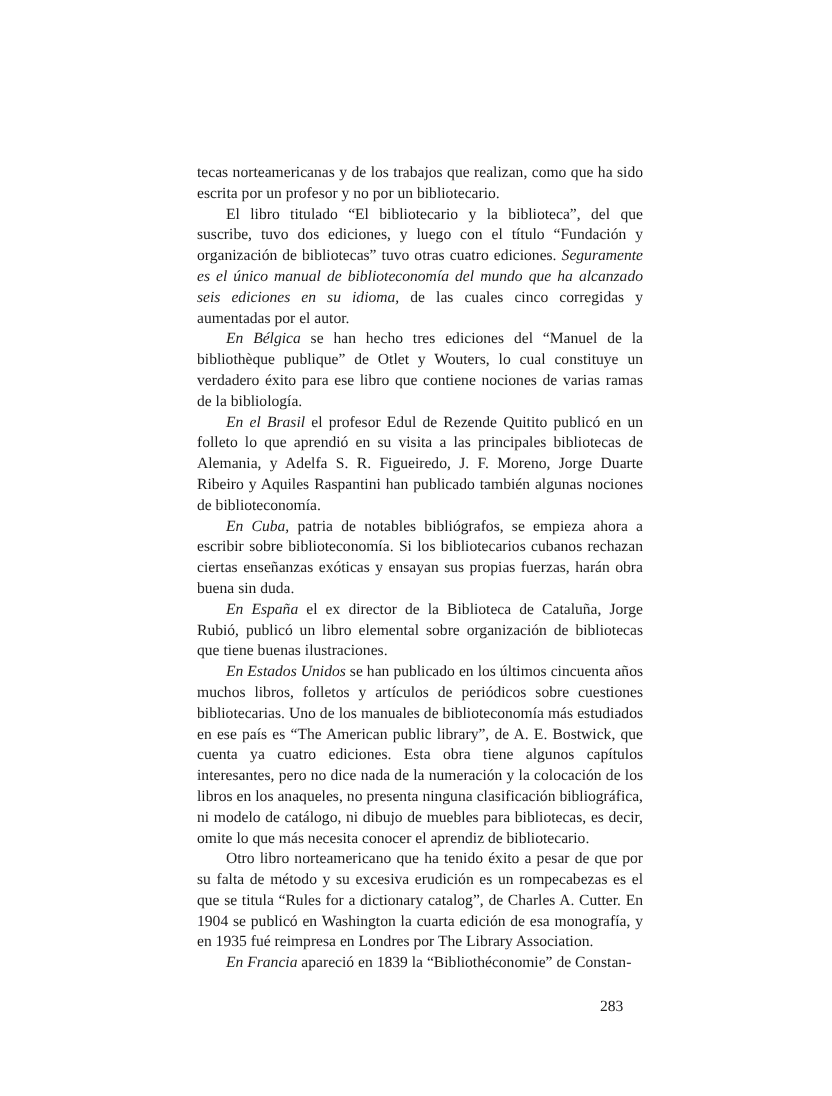tecas norteamericanas y de los trabajos que realizan, como que ha sido escrita por un profesor y no por un bibliotecario.
El libro titulado “El bibliotecario y la biblioteca”, del que suscribe, tuvo dos ediciones, y luego con el título “Fundación y organización de bibliotecas” tuvo otras cuatro ediciones. Seguramente es el único manual de biblioteconomía del mundo que ha alcanzado seis ediciones en su idioma, de las cuales cinco corregidas y aumentadas por el autor.
En Bélgica se han hecho tres ediciones del “Manuel de la bibliothèque publique” de Otlet y Wouters, lo cual constituye un verdadero éxito para ese libro que contiene nociones de varias ramas de la bibliología.
En el Brasil el profesor Edul de Rezende Quitito publicó en un folleto lo que aprendió en su visita a las principales bibliotecas de Alemania, y Adelfa S. R. Figueiredo, J. F. Moreno, Jorge Duarte Ribeiro y Aquiles Raspantini han publicado también algunas nociones de biblioteconomía.
En Cuba, patria de notables bibliógrafos, se empieza ahora a escribir sobre biblioteconomía. Si los bibliotecarios cubanos rechazan ciertas enseñanzas exóticas y ensayan sus propias fuerzas, harán obra buena sin duda.
En España el ex director de la Biblioteca de Cataluña, Jorge Rubió, publicó un libro elemental sobre organización de bibliotecas que tiene buenas ilustraciones.
En Estados Unidos se han publicado en los últimos cincuenta años muchos libros, folletos y artículos de periódicos sobre cuestiones bibliotecarias. Uno de los manuales de biblioteconomía más estudiados en ese país es “The American public library”, de A. E. Bostwick, que cuenta ya cuatro ediciones. Esta obra tiene algunos capítulos interesantes, pero no dice nada de la numeración y la colocación de los libros en los anaqueles, no presenta ninguna clasificación bibliográfica, ni modelo de catálogo, ni dibujo de muebles para bibliotecas, es decir, omite lo que más necesita conocer el aprendiz de bibliotecario.
Otro libro norteamericano que ha tenido éxito a pesar de que por su falta de método y su excesiva erudición es un rompecabezas es el que se titula “Rules for a dictionary catalog”, de Charles A. Cutter. En 1904 se publicó en Washington la cuarta edición de esa monografía, y en 1935 fué reimpresa en Londres por The Library Association.
En Francia apareció en 1839 la “Bibliothéconomie” de Constan-
283